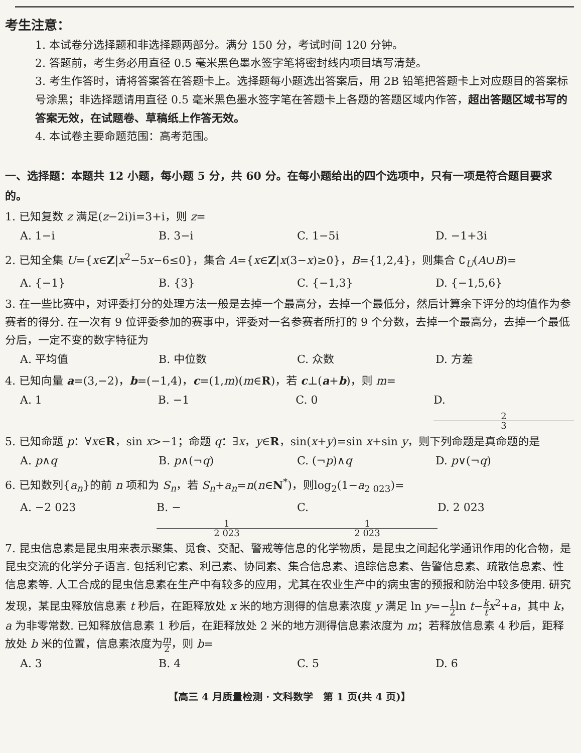考生注意：
1. 本试卷分选择题和非选择题两部分。满分 150 分，考试时间 120 分钟。
2. 答题前，考生务必用直径 0.5 毫米黑色墨水签字笔将密封线内项目填写清楚。
3. 考生作答时，请将答案答在答题卡上。选择题每小题选出答案后，用 2B 铅笔把答题卡上对应题目的答案标号涂黑；非选择题请用直径 0.5 毫米黑色墨水签字笔在答题卡上各题的答题区域内作答，超出答题区域书写的答案无效，在试题卷、草稿纸上作答无效。
4. 本试卷主要命题范围：高考范围。
一、选择题：本题共 12 小题，每小题 5 分，共 60 分。在每小题给出的四个选项中，只有一项是符合题目要求的。
1. 已知复数 z 满足(z−2i)i=3+i，则 z=
A. 1−i B. 3−i C. 1−5i D. −1+3i
2. 已知全集 U={x∈Z|x<sup>2</sup>−5x−6≤0}，集合 A={x∈Z|x(3−x)≥0}，B={1,2,4}，则集合 ∁<sub>U</sub>(A∪B)=
A. {−1} B. {3} C. {−1,3} D. {−1,5,6}
3. 在一些比赛中，对评委打分的处理方法一般是去掉一个最高分，去掉一个最低分，然后计算余下评分的均值作为参赛者的得分. 在一次有 9 位评委参加的赛事中，评委对一名参赛者所打的 9 个分数，去掉一个最高分，去掉一个最低分后，一定不变的数字特征为
A. 平均值 B. 中位数 C. 众数 D. 方差
4. 已知向量 a=(3,−2)，b=(−1,4)，c=(1,m)(m∈R)，若 c⊥(a+b)，则 m=
A. 1 B. −1 C. 0 D. 2 3
5. 已知命题 p：∀x∈R，sin x>−1；命题 q：∃x，y∈R，sin(x+y)=sin x+sin y，则下列命题是真命题的是
A. p∧q B. p∧(¬q) C. (¬p)∧q D. p∨(¬q)
6. 已知数列{a<sub>n</sub>}的前 n 项和为 S<sub>n</sub>，若 S<sub>n</sub>+a<sub>n</sub>=n(n∈N<sup>*</sup>)，则log<sub>2</sub>(1−a<sub>2 023</sub>)=
A. −2 023 B. − 1 2 023 C. 1 2 023 D. 2 023
7. 昆虫信息素是昆虫用来表示聚集、觅食、交配、警戒等信息的化学物质，是昆虫之间起化学通讯作用的化合物，是昆虫交流的化学分子语言. 包括利它素、利己素、协同素、集合信息素、追踪信息素、告警信息素、疏散信息素、性信息素等. 人工合成的昆虫信息素在生产中有较多的应用，尤其在农业生产中的病虫害的预报和防治中较多使用. 研究发现，某昆虫释放信息素 t 秒后，在距释放处 x 米的地方测得的信息素浓度 y 满足 ln y=−1 2ln t−k t x<sup>2</sup>+a，其中 k，a 为非零常数. 已知释放信息素 1 秒后，在距释放处 2 米的地方测得信息素浓度为 m；若释放信息素 4 秒后，距释放处 b 米的位置，信息素浓度为m 2，则 b=
A. 3 B. 4 C. 5 D. 6
【高三 4 月质量检测 · 文科数学　第 1 页(共 4 页)】